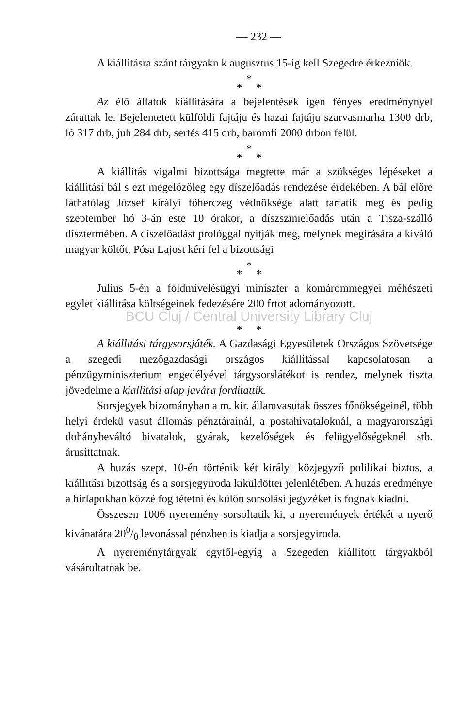— 232 —
A kiállitásra szánt tárgyakn k augusztus 15-ig kell Szegedre érkezniök.
*
* *
Az élő állatok kiállitására a bejelentések igen fényes eredménynyel zárattak le. Bejelentetett külföldi fajtáju és hazai fajtáju szarvasmarha 1300 drb, ló 317 drb, juh 284 drb, sertés 415 drb, baromfi 2000 drbon felül.
*
* *
A kiállitás vigalmi bizottsága megtette már a szükséges lépéseket a kiállitási bál s ezt megelőzőleg egy díszelőadás rendezése érdekében. A bál előre láthatólag József királyi főherczeg védnöksége alatt tartatik meg és pedig szeptember hó 3-án este 10 órakor, a díszszinielőadás után a Tisza-szálló dísztermében. A díszelőadást prológgal nyitják meg, melynek megirására a kiváló magyar költőt, Pósa Lajost kéri fel a bizottsági
*
* *
Julius 5-én a földmivelésügyi miniszter a komárommegyei méhészeti egylet kiállitása költségeinek fedezésére 200 frtot adományozott.
BCU Cluj / Central University Library Cluj
* *
A kiállitási tárgysorsjáték. A Gazdasági Egyesületek Országos Szövetsége a szegedi mezőgazdasági országos kiállitással kapcsolatosan a pénzügyminiszterium engedélyével tárgysorslátékot is rendez, melynek tiszta jövedelme a kiallitási alap javára forditattik.
Sorsjegyek bizományban a m. kir. államvasutak összes főnökségeinél, több helyi érdekü vasut állomás pénztárainál, a postahivataloknál, a magyarországi dohánybeváltó hivatalok, gyárak, kezelőségek és felügyelőségeknél stb. árusittatnak.
A huzás szept. 10-én történik két királyi közjegyző polilikai biztos, a kiállitási bizottság és a sorsjegyiroda kiküldöttei jelenlétében. A huzás eredménye a hirlapokban közzé fog tétetni és külön sorsolási jegyzéket is fognak kiadni.
Összesen 1006 nyeremény sorsoltatik ki, a nyeremények értékét a nyerő kivánatára 200/0 levonással pénzben is kiadja a sorsjegyiroda.
A nyereménytárgyak egytől-egyig a Szegeden kiállitott tárgyakból vásároltatnak be.